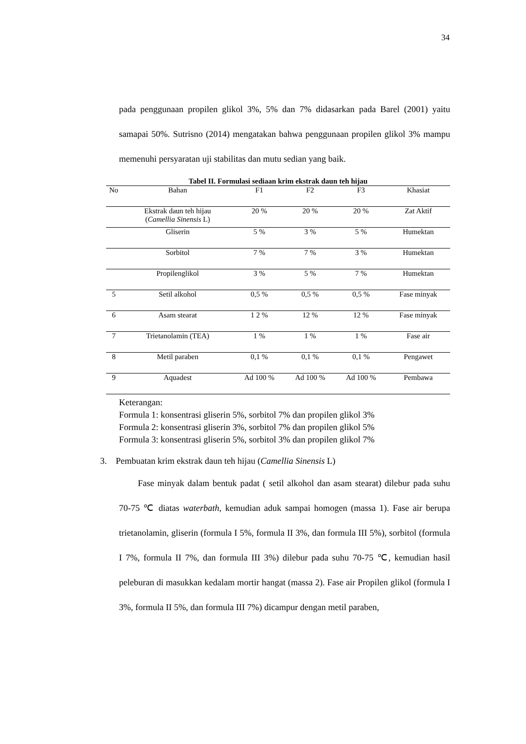34
pada penggunaan propilen glikol 3%, 5% dan 7% didasarkan pada Barel (2001) yaitu samapai 50%. Sutrisno (2014) mengatakan bahwa penggunaan propilen glikol 3% mampu memenuhi persyaratan uji stabilitas dan mutu sedian yang baik.
Tabel II. Formulasi sediaan krim ekstrak daun teh hijau
| No | Bahan | F1 | F2 | F3 | Khasiat |
| --- | --- | --- | --- | --- | --- |
| | Ekstrak daun teh hijau ( Camellia Sinensis L) | 20 % | 20 % | 20 % | Zat Aktif |
| | Gliserin | 5 % | 3 % | 5 % | Humektan |
| | Sorbitol | 7 % | 7 % | 3 % | Humektan |
| | Propilenglikol | 3 % | 5 % | 7 % | Humektan |
| 5 | Setil alkohol | 0,5 % | 0,5 % | 0,5 % | Fase minyak |
| 6 | Asam stearat | 1 2 % | 12 % | 12 % | Fase minyak |
| 7 | Trietanolamin (TEA) | 1 % | 1 % | 1 % | Fase air |
| 8 | Metil paraben | 0,1 % | 0,1 % | 0,1 % | Pengawet |
| 9 | Aquadest | Ad 100 % | Ad 100 % | Ad 100 % | Pembawa |
Keterangan:
Formula 1: konsentrasi gliserin 5%, sorbitol 7% dan propilen glikol 3%
Formula 2: konsentrasi gliserin 3%, sorbitol 7% dan propilen glikol 5%
Formula 3: konsentrasi gliserin 5%, sorbitol 3% dan propilen glikol 7%
3. Pembuatan krim ekstrak daun teh hijau (Camellia Sinensis L)
Fase minyak dalam bentuk padat ( setil alkohol dan asam stearat) dilebur pada suhu 70-75 ℃ diatas waterbath, kemudian aduk sampai homogen (massa 1). Fase air berupa trietanolamin, gliserin (formula I 5%, formula II 3%, dan formula III 5%), sorbitol (formula I 7%, formula II 7%, dan formula III 3%) dilebur pada suhu 70-75 ℃, kemudian hasil peleburan di masukkan kedalam mortir hangat (massa 2). Fase air Propilen glikol (formula I 3%, formula II 5%, dan formula III 7%) dicampur dengan metil paraben,